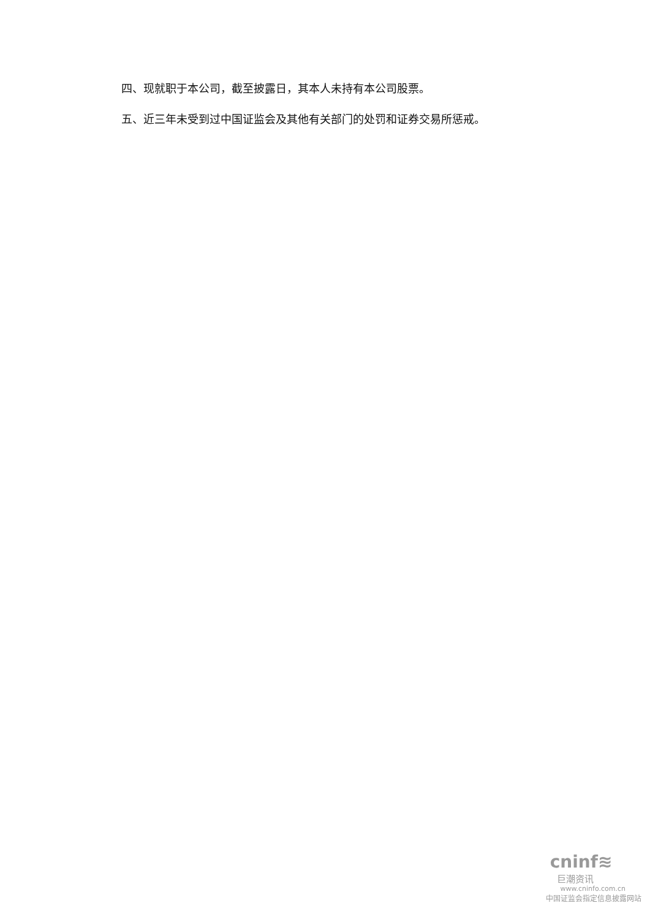四、现就职于本公司，截至披露日，其本人未持有本公司股票。
五、近三年未受到过中国证监会及其他有关部门的处罚和证券交易所惩戒。
cninf≋
巨潮资讯
www.cninfo.com.cn
中国证监会指定信息披露网站